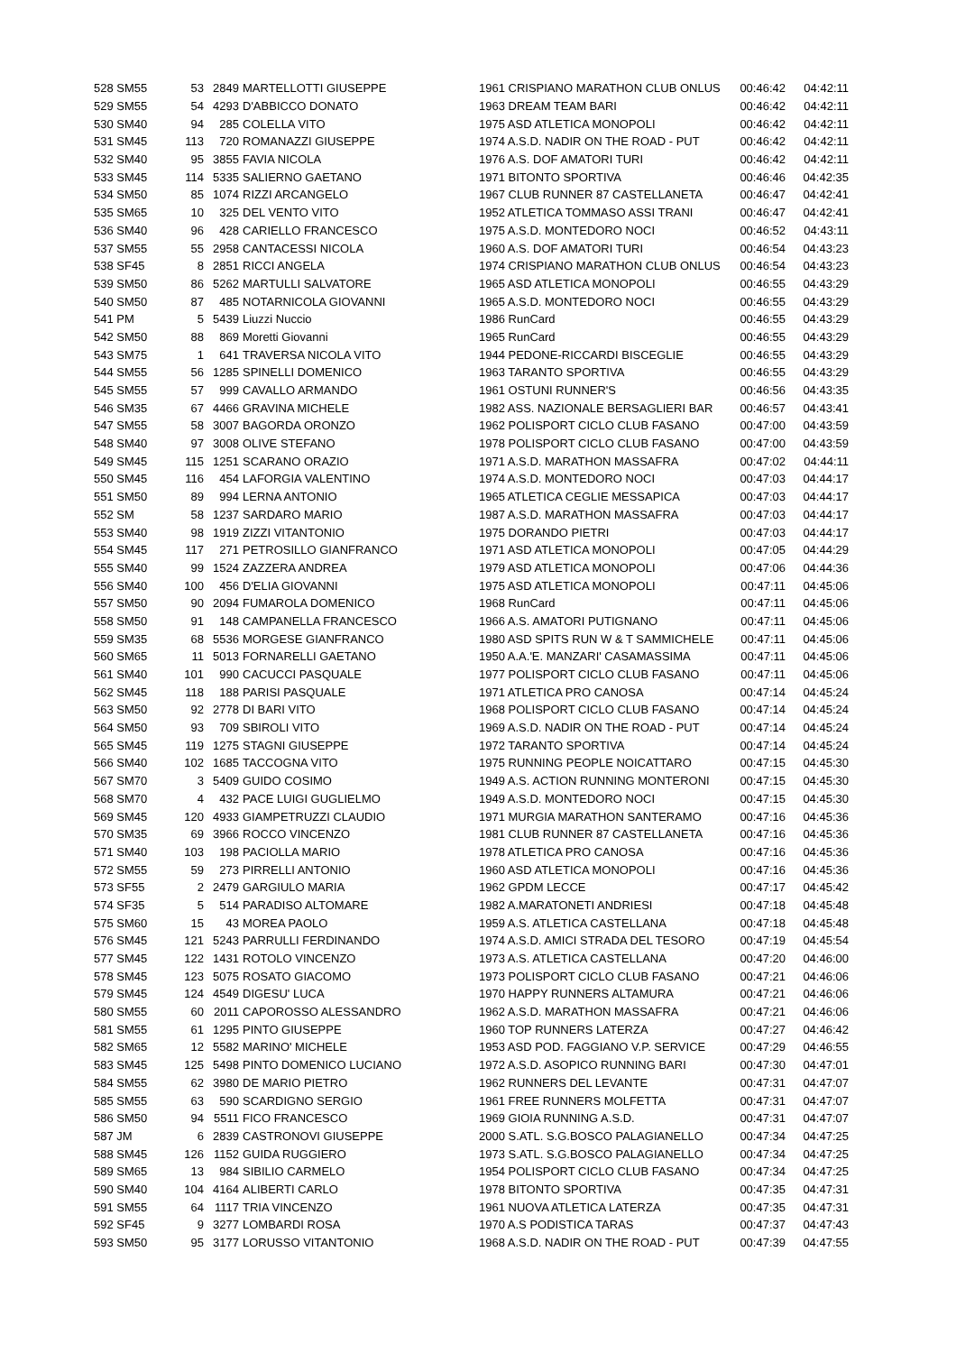| 528 SM55 | 53 | 2849 | MARTELLOTTI GIUSEPPE | 1961 CRISPIANO MARATHON CLUB ONLUS | 00:46:42 | 04:42:11 |
| 529 SM55 | 54 | 4293 | D'ABBICCO DONATO | 1963 DREAM TEAM BARI | 00:46:42 | 04:42:11 |
| 530 SM40 | 94 | 285 | COLELLA VITO | 1975 ASD ATLETICA MONOPOLI | 00:46:42 | 04:42:11 |
| 531 SM45 | 113 | 720 | ROMANAZZI GIUSEPPE | 1974 A.S.D. NADIR ON THE ROAD - PUT | 00:46:42 | 04:42:11 |
| 532 SM40 | 95 | 3855 | FAVIA NICOLA | 1976 A.S. DOF AMATORI TURI | 00:46:42 | 04:42:11 |
| 533 SM45 | 114 | 5335 | SALIERNO GAETANO | 1971 BITONTO SPORTIVA | 00:46:46 | 04:42:35 |
| 534 SM50 | 85 | 1074 | RIZZI ARCANGELO | 1967 CLUB RUNNER 87 CASTELLANETA | 00:46:47 | 04:42:41 |
| 535 SM65 | 10 | 325 | DEL VENTO VITO | 1952 ATLETICA TOMMASO ASSI TRANI | 00:46:47 | 04:42:41 |
| 536 SM40 | 96 | 428 | CARIELLO FRANCESCO | 1975 A.S.D. MONTEDORO NOCI | 00:46:52 | 04:43:11 |
| 537 SM55 | 55 | 2958 | CANTACESSI NICOLA | 1960 A.S. DOF AMATORI TURI | 00:46:54 | 04:43:23 |
| 538 SF45 | 8 | 2851 | RICCI ANGELA | 1974 CRISPIANO MARATHON CLUB ONLUS | 00:46:54 | 04:43:23 |
| 539 SM50 | 86 | 5262 | MARTULLI SALVATORE | 1965 ASD ATLETICA MONOPOLI | 00:46:55 | 04:43:29 |
| 540 SM50 | 87 | 485 | NOTARNICOLA GIOVANNI | 1965 A.S.D. MONTEDORO NOCI | 00:46:55 | 04:43:29 |
| 541 PM | 5 | 5439 | Liuzzi Nuccio | 1986 RunCard | 00:46:55 | 04:43:29 |
| 542 SM50 | 88 | 869 | Moretti Giovanni | 1965 RunCard | 00:46:55 | 04:43:29 |
| 543 SM75 | 1 | 641 | TRAVERSA NICOLA VITO | 1944 PEDONE-RICCARDI BISCEGLIE | 00:46:55 | 04:43:29 |
| 544 SM55 | 56 | 1285 | SPINELLI DOMENICO | 1963 TARANTO SPORTIVA | 00:46:55 | 04:43:29 |
| 545 SM55 | 57 | 999 | CAVALLO ARMANDO | 1961 OSTUNI RUNNER'S | 00:46:56 | 04:43:35 |
| 546 SM35 | 67 | 4466 | GRAVINA MICHELE | 1982 ASS. NAZIONALE BERSAGLIERI BAR | 00:46:57 | 04:43:41 |
| 547 SM55 | 58 | 3007 | BAGORDA ORONZO | 1962 POLISPORT CICLO CLUB FASANO | 00:47:00 | 04:43:59 |
| 548 SM40 | 97 | 3008 | OLIVE STEFANO | 1978 POLISPORT CICLO CLUB FASANO | 00:47:00 | 04:43:59 |
| 549 SM45 | 115 | 1251 | SCARANO ORAZIO | 1971 A.S.D. MARATHON MASSAFRA | 00:47:02 | 04:44:11 |
| 550 SM45 | 116 | 454 | LAFORGIA VALENTINO | 1974 A.S.D. MONTEDORO NOCI | 00:47:03 | 04:44:17 |
| 551 SM50 | 89 | 994 | LERNA ANTONIO | 1965 ATLETICA CEGLIE MESSAPICA | 00:47:03 | 04:44:17 |
| 552 SM | 58 | 1237 | SARDARO MARIO | 1987 A.S.D. MARATHON MASSAFRA | 00:47:03 | 04:44:17 |
| 553 SM40 | 98 | 1919 | ZIZZI VITANTONIO | 1975 DORANDO PIETRI | 00:47:03 | 04:44:17 |
| 554 SM45 | 117 | 271 | PETROSILLO GIANFRANCO | 1971 ASD ATLETICA MONOPOLI | 00:47:05 | 04:44:29 |
| 555 SM40 | 99 | 1524 | ZAZZERA ANDREA | 1979 ASD ATLETICA MONOPOLI | 00:47:06 | 04:44:36 |
| 556 SM40 | 100 | 456 | D'ELIA GIOVANNI | 1975 ASD ATLETICA MONOPOLI | 00:47:11 | 04:45:06 |
| 557 SM50 | 90 | 2094 | FUMAROLA DOMENICO | 1968 RunCard | 00:47:11 | 04:45:06 |
| 558 SM50 | 91 | 148 | CAMPANELLA FRANCESCO | 1966 A.S. AMATORI PUTIGNANO | 00:47:11 | 04:45:06 |
| 559 SM35 | 68 | 5536 | MORGESE GIANFRANCO | 1980 ASD SPITS RUN W & T SAMMICHELE | 00:47:11 | 04:45:06 |
| 560 SM65 | 11 | 5013 | FORNARELLI GAETANO | 1950 A.A.'E. MANZARI' CASAMASSIMA | 00:47:11 | 04:45:06 |
| 561 SM40 | 101 | 990 | CACUCCI PASQUALE | 1977 POLISPORT CICLO CLUB FASANO | 00:47:11 | 04:45:06 |
| 562 SM45 | 118 | 188 | PARISI PASQUALE | 1971 ATLETICA PRO CANOSA | 00:47:14 | 04:45:24 |
| 563 SM50 | 92 | 2778 | DI BARI VITO | 1968 POLISPORT CICLO CLUB FASANO | 00:47:14 | 04:45:24 |
| 564 SM50 | 93 | 709 | SBIROLI VITO | 1969 A.S.D. NADIR ON THE ROAD - PUT | 00:47:14 | 04:45:24 |
| 565 SM45 | 119 | 1275 | STAGNI GIUSEPPE | 1972 TARANTO SPORTIVA | 00:47:14 | 04:45:24 |
| 566 SM40 | 102 | 1685 | TACCOGNA VITO | 1975 RUNNING PEOPLE NOICATTARO | 00:47:15 | 04:45:30 |
| 567 SM70 | 3 | 5409 | GUIDO COSIMO | 1949 A.S. ACTION RUNNING MONTERONI | 00:47:15 | 04:45:30 |
| 568 SM70 | 4 | 432 | PACE LUIGI GUGLIELMO | 1949 A.S.D. MONTEDORO NOCI | 00:47:15 | 04:45:30 |
| 569 SM45 | 120 | 4933 | GIAMPETRUZZI CLAUDIO | 1971 MURGIA MARATHON SANTERAMO | 00:47:16 | 04:45:36 |
| 570 SM35 | 69 | 3966 | ROCCO VINCENZO | 1981 CLUB RUNNER 87 CASTELLANETA | 00:47:16 | 04:45:36 |
| 571 SM40 | 103 | 198 | PACIOLLA MARIO | 1978 ATLETICA PRO CANOSA | 00:47:16 | 04:45:36 |
| 572 SM55 | 59 | 273 | PIRRELLI ANTONIO | 1960 ASD ATLETICA MONOPOLI | 00:47:16 | 04:45:36 |
| 573 SF55 | 2 | 2479 | GARGIULO MARIA | 1962 GPDM LECCE | 00:47:17 | 04:45:42 |
| 574 SF35 | 5 | 514 | PARADISO ALTOMARE | 1982 A.MARATONETI ANDRIESI | 00:47:18 | 04:45:48 |
| 575 SM60 | 15 | 43 | MOREA PAOLO | 1959 A.S. ATLETICA CASTELLANA | 00:47:18 | 04:45:48 |
| 576 SM45 | 121 | 5243 | PARRULLI FERDINANDO | 1974 A.S.D. AMICI STRADA DEL TESORO | 00:47:19 | 04:45:54 |
| 577 SM45 | 122 | 1431 | ROTOLO VINCENZO | 1973 A.S. ATLETICA CASTELLANA | 00:47:20 | 04:46:00 |
| 578 SM45 | 123 | 5075 | ROSATO GIACOMO | 1973 POLISPORT CICLO CLUB FASANO | 00:47:21 | 04:46:06 |
| 579 SM45 | 124 | 4549 | DIGESU' LUCA | 1970 HAPPY RUNNERS ALTAMURA | 00:47:21 | 04:46:06 |
| 580 SM55 | 60 | 2011 | CAPOROSSO ALESSANDRO | 1962 A.S.D. MARATHON MASSAFRA | 00:47:21 | 04:46:06 |
| 581 SM55 | 61 | 1295 | PINTO GIUSEPPE | 1960 TOP RUNNERS LATERZA | 00:47:27 | 04:46:42 |
| 582 SM65 | 12 | 5582 | MARINO' MICHELE | 1953 ASD POD. FAGGIANO V.P. SERVICE | 00:47:29 | 04:46:55 |
| 583 SM45 | 125 | 5498 | PINTO DOMENICO LUCIANO | 1972 A.S.D. ASOPICO RUNNING BARI | 00:47:30 | 04:47:01 |
| 584 SM55 | 62 | 3980 | DE MARIO PIETRO | 1962 RUNNERS DEL LEVANTE | 00:47:31 | 04:47:07 |
| 585 SM55 | 63 | 590 | SCARDIGNO SERGIO | 1961 FREE RUNNERS MOLFETTA | 00:47:31 | 04:47:07 |
| 586 SM50 | 94 | 5511 | FICO FRANCESCO | 1969 GIOIA RUNNING A.S.D. | 00:47:31 | 04:47:07 |
| 587 JM | 6 | 2839 | CASTRONOVI GIUSEPPE | 2000 S.ATL. S.G.BOSCO PALAGIANELLO | 00:47:34 | 04:47:25 |
| 588 SM45 | 126 | 1152 | GUIDA RUGGIERO | 1973 S.ATL. S.G.BOSCO PALAGIANELLO | 00:47:34 | 04:47:25 |
| 589 SM65 | 13 | 984 | SIBILIO CARMELO | 1954 POLISPORT CICLO CLUB FASANO | 00:47:34 | 04:47:25 |
| 590 SM40 | 104 | 4164 | ALIBERTI CARLO | 1978 BITONTO SPORTIVA | 00:47:35 | 04:47:31 |
| 591 SM55 | 64 | 1117 | TRIA VINCENZO | 1961 NUOVA ATLETICA LATERZA | 00:47:35 | 04:47:31 |
| 592 SF45 | 9 | 3277 | LOMBARDI ROSA | 1970 A.S PODISTICA TARAS | 00:47:37 | 04:47:43 |
| 593 SM50 | 95 | 3177 | LORUSSO VITANTONIO | 1968 A.S.D. NADIR ON THE ROAD - PUT | 00:47:39 | 04:47:55 |